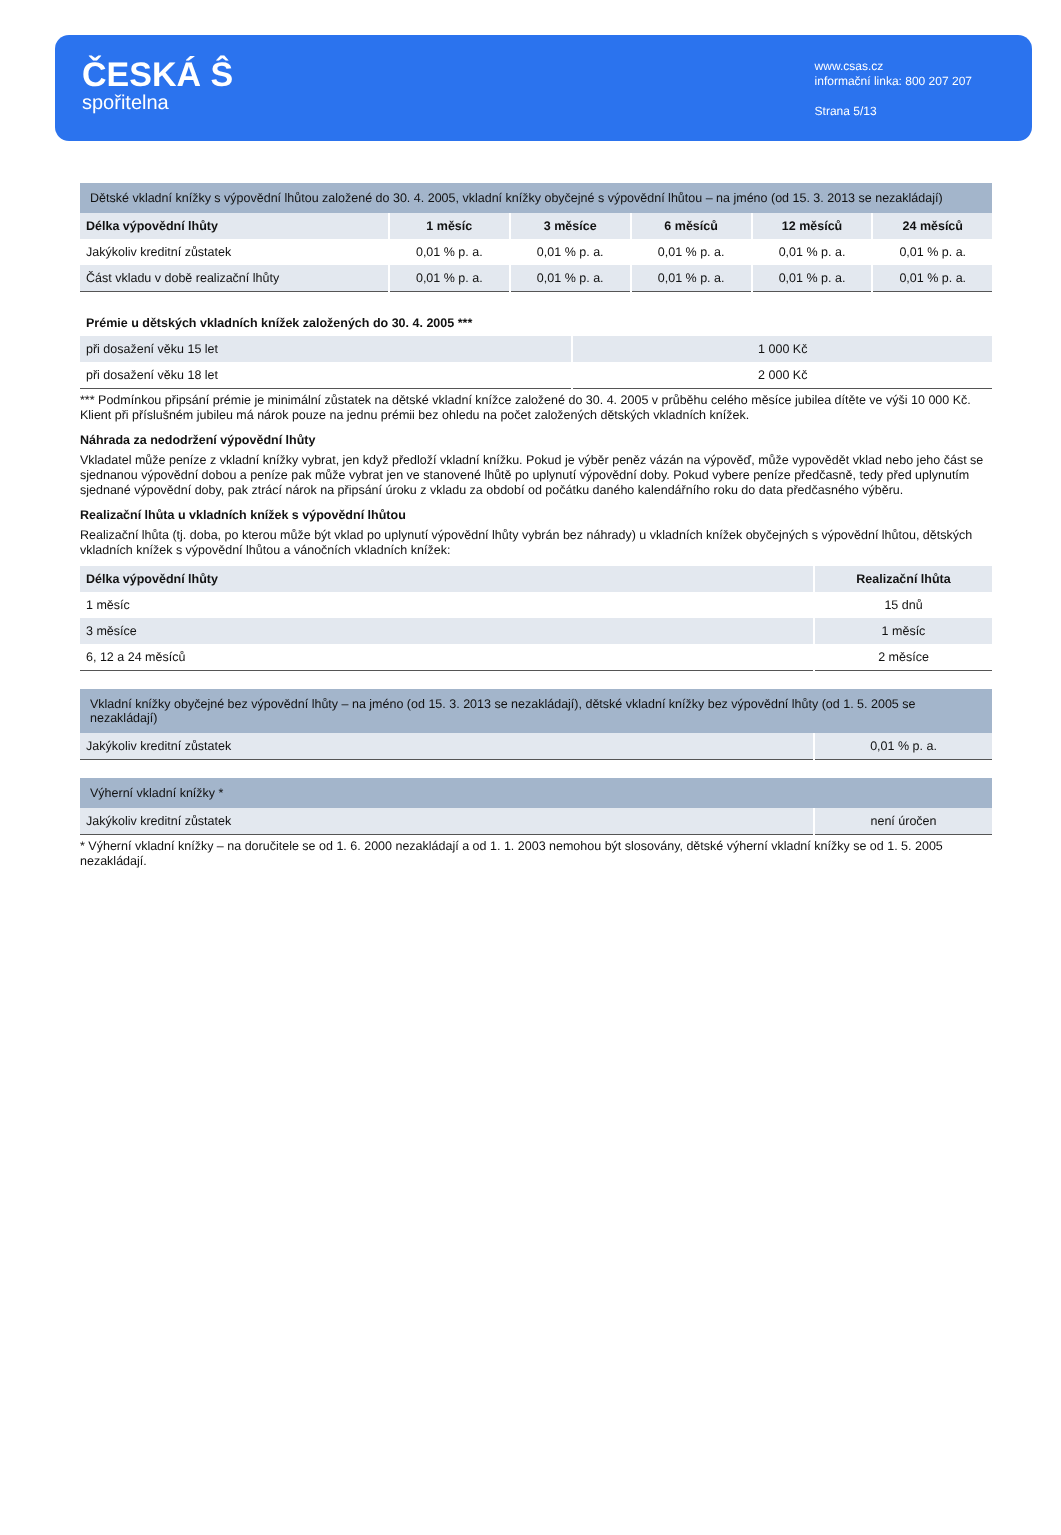ČESKÁ Ŝ
spořitelna
www.csas.cz
informační linka: 800 207 207
Strana 5/13
| Dětské vkladní knížky s výpovědní lhůtou založené do 30. 4. 2005, vkladní knížky obyčejné s výpovědní lhůtou – na jméno (od 15. 3. 2013 se nezakládají) | | | | | |
| --- | --- | --- | --- | --- | --- |
| Délka výpovědní lhůty | 1 měsíc | 3 měsíce | 6 měsíců | 12 měsíců | 24 měsíců |
| Jakýkoliv kreditní zůstatek | 0,01 % p. a. | 0,01 % p. a. | 0,01 % p. a. | 0,01 % p. a. | 0,01 % p. a. |
| Část vkladu v době realizační lhůty | 0,01 % p. a. | 0,01 % p. a. | 0,01 % p. a. | 0,01 % p. a. | 0,01 % p. a. |
| Prémie u dětských vkladních knížek založených do 30. 4. 2005 *** | |
| --- | --- |
| při dosažení věku 15 let | 1 000 Kč |
| při dosažení věku 18 let | 2 000 Kč |
*** Podmínkou připsání prémie je minimální zůstatek na dětské vkladní knížce založené do 30. 4. 2005 v průběhu celého měsíce jubilea dítěte ve výši 10 000 Kč. Klient při příslušném jubileu má nárok pouze na jednu prémii bez ohledu na počet založených dětských vkladních knížek.
Náhrada za nedodržení výpovědní lhůty
Vkladatel může peníze z vkladní knížky vybrat, jen když předloží vkladní knížku. Pokud je výběr peněz vázán na výpověď, může vypovědět vklad nebo jeho část se sjednanou výpovědní dobou a peníze pak může vybrat jen ve stanovené lhůtě po uplynutí výpovědní doby. Pokud vybere peníze předčasně, tedy před uplynutím sjednané výpovědní doby, pak ztrácí nárok na připsání úroku z vkladu za období od počátku daného kalendářního roku do data předčasného výběru.
Realizační lhůta u vkladních knížek s výpovědní lhůtou
Realizační lhůta (tj. doba, po kterou může být vklad po uplynutí výpovědní lhůty vybrán bez náhrady) u vkladních knížek obyčejných s výpovědní lhůtou, dětských vkladních knížek s výpovědní lhůtou a vánočních vkladních knížek:
| Délka výpovědní lhůty | Realizační lhůta |
| --- | --- |
| 1 měsíc | 15 dnů |
| 3 měsíce | 1 měsíc |
| 6, 12 a 24 měsíců | 2 měsíce |
| Vkladní knížky obyčejné bez výpovědní lhůty – na jméno (od 15. 3. 2013 se nezakládají), dětské vkladní knížky bez výpovědní lhůty (od 1. 5. 2005 se nezakládají) | |
| --- | --- |
| Jakýkoliv kreditní zůstatek | 0,01 % p. a. |
| Výherní vkladní knížky * | |
| --- | --- |
| Jakýkoliv kreditní zůstatek | není úročen |
* Výherní vkladní knížky – na doručitele se od 1. 6. 2000 nezakládají a od 1. 1. 2003 nemohou být slosovány, dětské výherní vkladní knížky se od 1. 5. 2005 nezakládají.